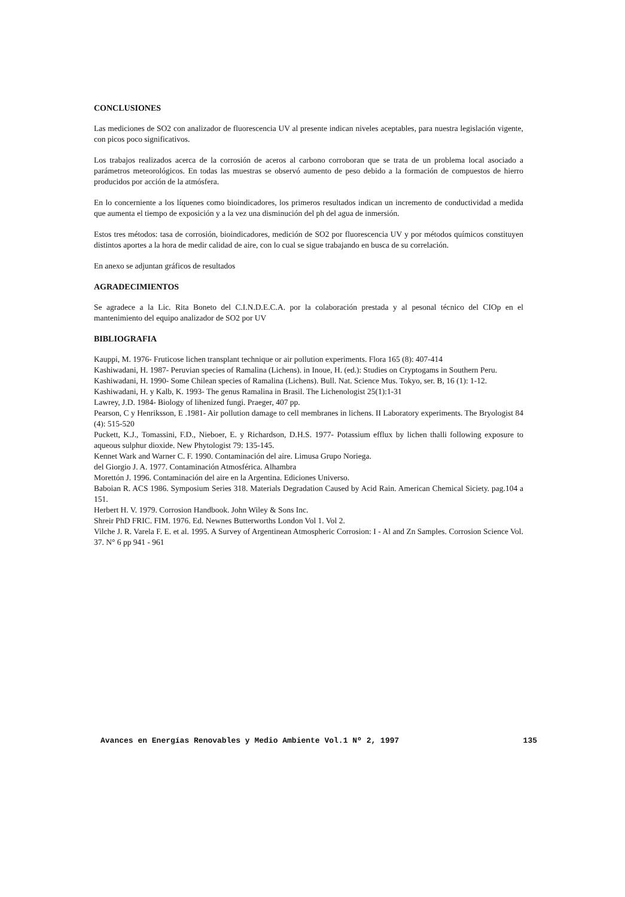CONCLUSIONES
Las mediciones de SO2 con analizador de fluorescencia UV al presente indican niveles aceptables, para nuestra legislación vigente, con picos poco significativos.
Los trabajos realizados acerca de la corrosión de aceros al carbono corroboran que se trata de un problema local asociado a parámetros meteorológicos. En todas las muestras se observó aumento de peso debido a la formación de compuestos de hierro producidos por acción de la atmósfera.
En lo concerniente a los líquenes como bioindicadores, los primeros resultados indican un incremento de conductividad a medida que aumenta el tiempo de exposición y a la vez una disminución del ph del agua de inmersión.
Estos tres métodos: tasa de corrosión, bioindicadores, medición de SO2 por fluorescencia UV y por métodos químicos constituyen distintos aportes a la hora de medir calidad de aire, con lo cual se sigue trabajando en busca de su correlación.
En anexo se adjuntan gráficos de resultados
AGRADECIMIENTOS
Se agradece a la Lic. Rita Boneto del C.I.N.D.E.C.A. por la colaboración prestada y al pesonal técnico del CIOp en el mantenimiento del equipo analizador de SO2 por UV
BIBLIOGRAFIA
Kauppi, M. 1976- Fruticose lichen transplant technique or air pollution experiments. Flora 165 (8): 407-414
Kashiwadani, H. 1987- Peruvian species of Ramalina (Lichens). in Inoue, H. (ed.): Studies on Cryptogams in Southern Peru.
Kashiwadani, H. 1990- Some Chilean species of Ramalina (Lichens). Bull. Nat. Science Mus. Tokyo, ser. B, 16 (1): 1-12.
Kashiwadani, H. y Kalb, K. 1993- The genus Ramalina in Brasil. The Lichenologist 25(1):1-31
Lawrey, J.D. 1984- Biology of lihenized fungi. Praeger, 407 pp.
Pearson, C y Henriksson, E .1981- Air pollution damage to cell membranes in lichens. II Laboratory experiments. The Bryologist 84 (4): 515-520
Puckett, K.J., Tomassini, F.D., Nieboer, E. y Richardson, D.H.S. 1977- Potassium efflux by lichen thalli following exposure to aqueous sulphur dioxide. New Phytologist 79: 135-145.
Kennet Wark and Warner C. F. 1990. Contaminación del aire. Limusa Grupo Noriega.
del Giorgio J. A. 1977. Contaminación Atmosférica. Alhambra
Morettón J. 1996. Contaminación del aire en la Argentina. Ediciones Universo.
Baboian R. ACS 1986. Symposium Series 318. Materials Degradation Caused by Acid Rain. American Chemical Siciety. pag.104 a 151.
Herbert H. V. 1979. Corrosion Handbook. John Wiley & Sons Inc.
Shreir PhD FRIC. FIM. 1976. Ed. Newnes Butterworths London Vol 1. Vol 2.
Vilche J. R. Varela F. E. et al. 1995. A Survey of Argentinean Atmospheric Corrosion: I - Al and Zn Samples. Corrosion Science Vol. 37. N° 6 pp 941 - 961
Avances en Energías Renovables y Medio Ambiente Vol.1 Nº 2, 1997 135